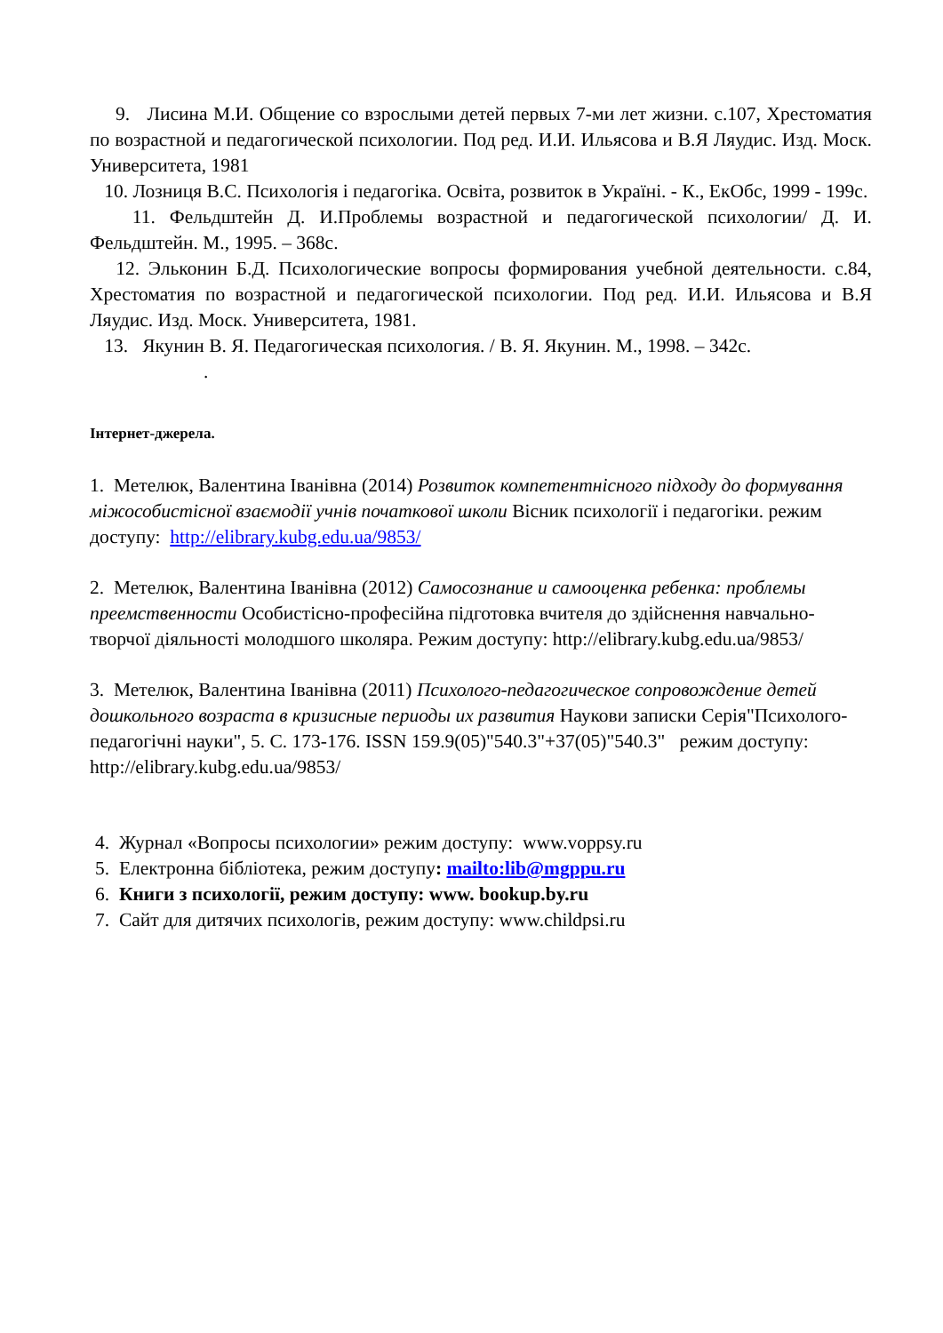9. Лисина М.И. Общение со взрослыми детей первых 7-ми лет жизни. с.107, Хрестоматия по возрастной и педагогической психологии. Под ред. И.И. Ильясова и В.Я Ляудис. Изд. Моск. Университета, 1981
10. Лозниця В.С. Психологія і педагогіка. Освіта, розвиток в Україні. - К., ЕкОбс, 1999 - 199с.
11. Фельдштейн Д. И.Проблемы возрастной и педагогической психологии/ Д. И. Фельдштейн. М., 1995. – 368с.
12. Эльконин Б.Д. Психологические вопросы формирования учебной деятельности. с.84, Хрестоматия по возрастной и педагогической психологии. Под ред. И.И. Ильясова и В.Я Ляудис. Изд. Моск. Университета, 1981.
13. Якунин В. Я. Педагогическая психология. / В. Я. Якунин. М., 1998. – 342с.
.
Інтернет-джерела.
1. Метелюк, Валентина Іванівна (2014) Розвиток компетентнісного підходу до формування міжособистісної взаємодії учнів початкової школи Вісник психології і педагогіки. режим доступу: http://elibrary.kubg.edu.ua/9853/
2. Метелюк, Валентина Іванівна (2012) Самосознание и самооценка ребенка: проблемы преемственности Особистісно-професійна підготовка вчителя до здійснення навчально-творчої діяльності молодшого школяра. Режим доступу: http://elibrary.kubg.edu.ua/9853/
3. Метелюк, Валентина Іванівна (2011) Психолого-педагогическое сопровождение детей дошкольного возраста в кризисные периоды их развития Наукови записки Серія"Психолого-педагогічні науки", 5. С. 173-176. ISSN 159.9(05)"540.3"+37(05)"540.3" режим доступу: http://elibrary.kubg.edu.ua/9853/
4. Журнал «Вопросы психологии» режим доступу: www.voppsy.ru
5. Електронна бібліотека, режим доступу: mailto:lib@mgppu.ru
6. Книги з психології, режим доступу: www. bookup.by.ru
7. Сайт для дитячих психологів, режим доступу: www.childpsi.ru